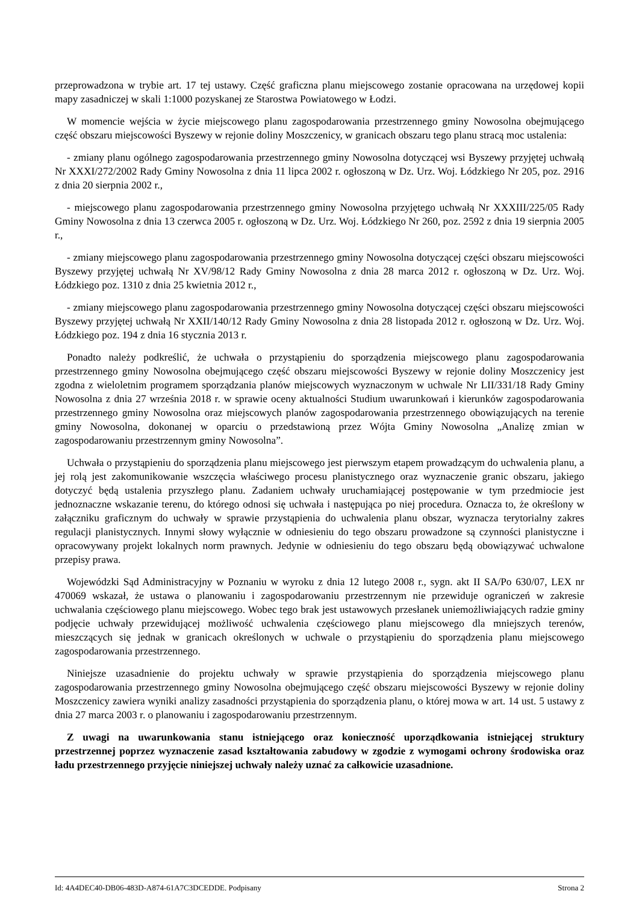przeprowadzona w trybie art. 17 tej ustawy. Część graficzna planu miejscowego zostanie opracowana na urzędowej kopii mapy zasadniczej w skali 1:1000 pozyskanej ze Starostwa Powiatowego w Łodzi.
W momencie wejścia w życie miejscowego planu zagospodarowania przestrzennego gminy Nowosolna obejmującego część obszaru miejscowości Byszewy w rejonie doliny Moszczenicy, w granicach obszaru tego planu stracą moc ustalenia:
- zmiany planu ogólnego zagospodarowania przestrzennego gminy Nowosolna dotyczącej wsi Byszewy przyjętej uchwałą Nr XXXI/272/2002 Rady Gminy Nowosolna z dnia 11 lipca 2002 r. ogłoszoną w Dz. Urz. Woj. Łódzkiego Nr 205, poz. 2916 z dnia 20 sierpnia 2002 r.,
- miejscowego planu zagospodarowania przestrzennego gminy Nowosolna przyjętego uchwałą Nr XXXIII/225/05 Rady Gminy Nowosolna z dnia 13 czerwca 2005 r. ogłoszoną w Dz. Urz. Woj. Łódzkiego Nr 260, poz. 2592 z dnia 19 sierpnia 2005 r.,
- zmiany miejscowego planu zagospodarowania przestrzennego gminy Nowosolna dotyczącej części obszaru miejscowości Byszewy przyjętej uchwałą Nr XV/98/12 Rady Gminy Nowosolna z dnia 28 marca 2012 r. ogłoszoną w Dz. Urz. Woj. Łódzkiego poz. 1310 z dnia 25 kwietnia 2012 r.,
- zmiany miejscowego planu zagospodarowania przestrzennego gminy Nowosolna dotyczącej części obszaru miejscowości Byszewy przyjętej uchwałą Nr XXII/140/12 Rady Gminy Nowosolna z dnia 28 listopada 2012 r. ogłoszoną w Dz. Urz. Woj. Łódzkiego poz. 194 z dnia 16 stycznia 2013 r.
Ponadto należy podkreślić, że uchwała o przystąpieniu do sporządzenia miejscowego planu zagospodarowania przestrzennego gminy Nowosolna obejmującego część obszaru miejscowości Byszewy w rejonie doliny Moszczenicy jest zgodna z wieloletnim programem sporządzania planów miejscowych wyznaczonym w uchwale Nr LII/331/18 Rady Gminy Nowosolna z dnia 27 września 2018 r. w sprawie oceny aktualności Studium uwarunkowań i kierunków zagospodarowania przestrzennego gminy Nowosolna oraz miejscowych planów zagospodarowania przestrzennego obowiązujących na terenie gminy Nowosolna, dokonanej w oparciu o przedstawioną przez Wójta Gminy Nowosolna „Analizę zmian w zagospodarowaniu przestrzennym gminy Nowosolna”.
Uchwała o przystąpieniu do sporządzenia planu miejscowego jest pierwszym etapem prowadzącym do uchwalenia planu, a jej rolą jest zakomunikowanie wszczęcia właściwego procesu planistycznego oraz wyznaczenie granic obszaru, jakiego dotyczyć będą ustalenia przyszłego planu. Zadaniem uchwały uruchamiającej postępowanie w tym przedmiocie jest jednoznaczne wskazanie terenu, do którego odnosi się uchwała i następująca po niej procedura. Oznacza to, że określony w załączniku graficznym do uchwały w sprawie przystąpienia do uchwalenia planu obszar, wyznacza terytorialny zakres regulacji planistycznych. Innymi słowy wyłącznie w odniesieniu do tego obszaru prowadzone są czynności planistyczne i opracowywany projekt lokalnych norm prawnych. Jedynie w odniesieniu do tego obszaru będą obowiązywać uchwalone przepisy prawa.
Wojewódzki Sąd Administracyjny w Poznaniu w wyroku z dnia 12 lutego 2008 r., sygn. akt II SA/Po 630/07, LEX nr 470069 wskazał, że ustawa o planowaniu i zagospodarowaniu przestrzennym nie przewiduje ograniczeń w zakresie uchwalania częściowego planu miejscowego. Wobec tego brak jest ustawowych przesłanek uniemożliwiających radzie gminy podjęcie uchwały przewidującej możliwość uchwalenia częściowego planu miejscowego dla mniejszych terenów, mieszczących się jednak w granicach określonych w uchwale o przystąpieniu do sporządzenia planu miejscowego zagospodarowania przestrzennego.
Niniejsze uzasadnienie do projektu uchwały w sprawie przystąpienia do sporządzenia miejscowego planu zagospodarowania przestrzennego gminy Nowosolna obejmującego część obszaru miejscowości Byszewy w rejonie doliny Moszczenicy zawiera wyniki analizy zasadności przystąpienia do sporządzenia planu, o której mowa w art. 14 ust. 5 ustawy z dnia 27 marca 2003 r. o planowaniu i zagospodarowaniu przestrzennym.
Z uwagi na uwarunkowania stanu istniejącego oraz konieczność uporządkowania istniejącej struktury przestrzennej poprzez wyznaczenie zasad kształtowania zabudowy w zgodzie z wymogami ochrony środowiska oraz ładu przestrzennego przyjęcie niniejszej uchwały należy uznać za całkowicie uzasadnione.
Id: 4A4DEC40-DB06-483D-A874-61A7C3DCEDDE. Podpisany Strona 2